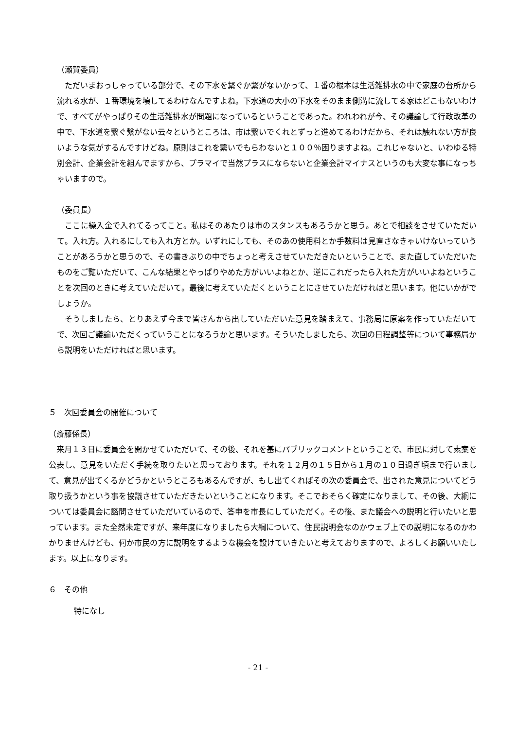（瀬賀委員）
ただいまおっしゃっている部分で、その下水を繋ぐか繋がないかって、１番の根本は生活雑排水の中で家庭の台所から流れる水が、１番環境を壊してるわけなんですよね。下水道の大小の下水をそのまま側溝に流してる家はどこもないわけで、すべてがやっぱりその生活雑排水が問題になっているということであった。われわれが今、その議論して行政改革の中で、下水道を繋ぐ繋がない云々というところは、市は繋いでくれとずっと進めてるわけだから、それは触れない方が良いような気がするんですけどね。原則はこれを繋いでもらわないと１００％困りますよね。これじゃないと、いわゆる特別会計、企業会計を組んでますから、プラマイで当然プラスにならないと企業会計マイナスというのも大変な事になっちゃいますので。
（委員長）
ここに繰入金で入れてるってこと。私はそのあたりは市のスタンスもあろうかと思う。あとで相談をさせていただいて。入れ方。入れるにしても入れ方とか。いずれにしても、そのあの使用料とか手数料は見直さなきゃいけないっていうことがあろうかと思うので、その書きぶりの中でちょっと考えさせていただきたいということで、また直していただいたものをご覧いただいて、こんな結果とやっぱりやめた方がいいよねとか、逆にこれだったら入れた方がいいよねということを次回のときに考えていただいて。最後に考えていただくということにさせていただければと思います。他にいかがでしょうか。
そうしましたら、とりあえず今まで皆さんから出していただいた意見を踏まえて、事務局に原案を作っていただいてで、次回ご議論いただくっていうことになろうかと思います。そういたしましたら、次回の日程調整等について事務局から説明をいただければと思います。
５　次回委員会の開催について
（斎藤係長）
来月１３日に委員会を開かせていただいて、その後、それを基にパブリックコメントということで、市民に対して素案を公表し、意見をいただく手続を取りたいと思っております。それを１２月の１５日から１月の１０日過ぎ頃まで行いまして、意見が出てくるかどうかというところもあるんですが、もし出てくればその次の委員会で、出された意見についてどう取り扱うかという事を協議させていただきたいということになります。そこでおそらく確定になりまして、その後、大綱については委員会に諮問させていただいているので、答申を市長にしていただく。その後、また議会への説明と行いたいと思っています。また全然未定ですが、来年度になりましたら大綱について、住民説明会なのかウェブ上での説明になるのかわかりませんけども、何か市民の方に説明をするような機会を設けていきたいと考えておりますので、よろしくお願いいたします。以上になります。
６　その他
特になし
- 21 -